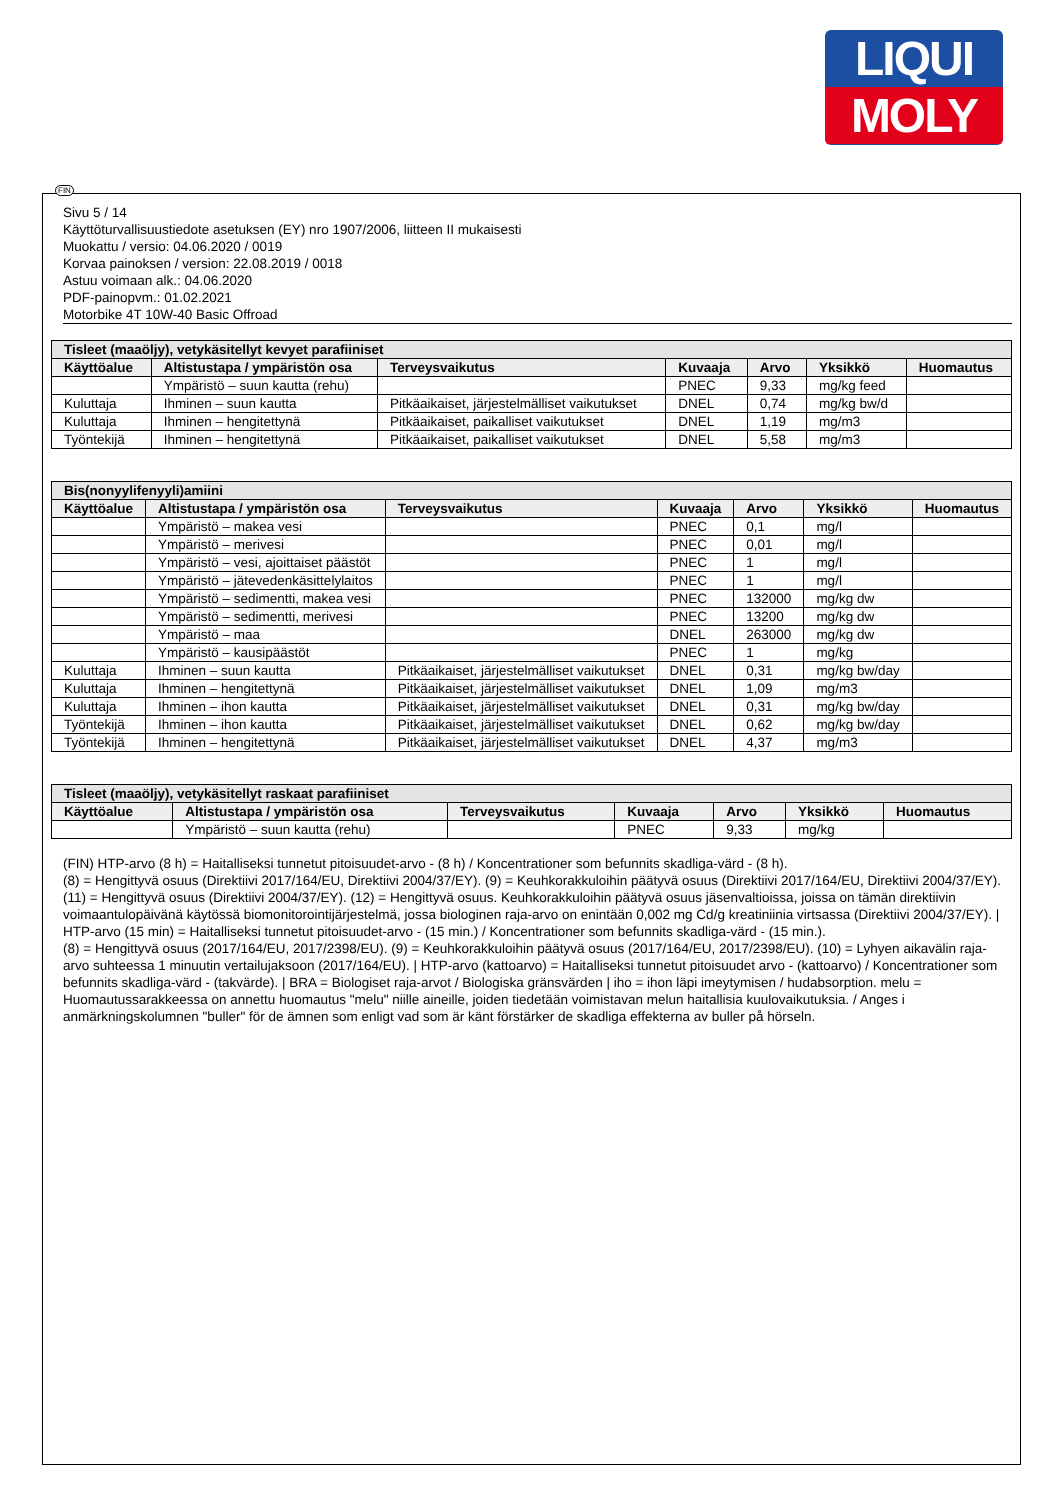LIQUI
MOLY
FIN
Sivu 5 / 14
Käyttöturvallisuustiedote asetuksen (EY) nro 1907/2006, liitteen II mukaisesti
Muokattu / versio: 04.06.2020 / 0019
Korvaa painoksen / version: 22.08.2019 / 0018
Astuu voimaan alk.: 04.06.2020
PDF-painopvm.: 01.02.2021
Motorbike 4T 10W-40 Basic Offroad
| Tisleet (maaöljy), vetykäsitellyt kevyet parafiiniset | | | | | | |
| --- | --- | --- | --- | --- | --- | --- |
| Käyttöalue | Altistustapa / ympäristön osa | Terveysvaikutus | Kuvaaja | Arvo | Yksikkö | Huomautus |
| | Ympäristö – suun kautta (rehu) | | PNEC | 9,33 | mg/kg feed | |
| Kuluttaja | Ihminen – suun kautta | Pitkäaikaiset, järjestelmälliset vaikutukset | DNEL | 0,74 | mg/kg bw/d | |
| Kuluttaja | Ihminen – hengitettynä | Pitkäaikaiset, paikalliset vaikutukset | DNEL | 1,19 | mg/m3 | |
| Työntekijä | Ihminen – hengitettynä | Pitkäaikaiset, paikalliset vaikutukset | DNEL | 5,58 | mg/m3 | |
| Bis(nonyylifenyyli)amiini | | | | | | |
| --- | --- | --- | --- | --- | --- | --- |
| Käyttöalue | Altistustapa / ympäristön osa | Terveysvaikutus | Kuvaaja | Arvo | Yksikkö | Huomautus |
| | Ympäristö – makea vesi | | PNEC | 0,1 | mg/l | |
| | Ympäristö – merivesi | | PNEC | 0,01 | mg/l | |
| | Ympäristö – vesi, ajoittaiset päästöt | | PNEC | 1 | mg/l | |
| | Ympäristö – jätevedenkäsittelylaitos | | PNEC | 1 | mg/l | |
| | Ympäristö – sedimentti, makea vesi | | PNEC | 132000 | mg/kg dw | |
| | Ympäristö – sedimentti, merivesi | | PNEC | 13200 | mg/kg dw | |
| | Ympäristö – maa | | DNEL | 263000 | mg/kg dw | |
| | Ympäristö – kausipäästöt | | PNEC | 1 | mg/kg | |
| Kuluttaja | Ihminen – suun kautta | Pitkäaikaiset, järjestelmälliset vaikutukset | DNEL | 0,31 | mg/kg bw/day | |
| Kuluttaja | Ihminen – hengitettynä | Pitkäaikaiset, järjestelmälliset vaikutukset | DNEL | 1,09 | mg/m3 | |
| Kuluttaja | Ihminen – ihon kautta | Pitkäaikaiset, järjestelmälliset vaikutukset | DNEL | 0,31 | mg/kg bw/day | |
| Työntekijä | Ihminen – ihon kautta | Pitkäaikaiset, järjestelmälliset vaikutukset | DNEL | 0,62 | mg/kg bw/day | |
| Työntekijä | Ihminen – hengitettynä | Pitkäaikaiset, järjestelmälliset vaikutukset | DNEL | 4,37 | mg/m3 | |
| Tisleet (maaöljy), vetykäsitellyt raskaat parafiiniset | | | | | | |
| --- | --- | --- | --- | --- | --- | --- |
| Käyttöalue | Altistustapa / ympäristön osa | Terveysvaikutus | Kuvaaja | Arvo | Yksikkö | Huomautus |
| | Ympäristö – suun kautta (rehu) | | PNEC | 9,33 | mg/kg | |
(FIN) HTP-arvo (8 h) = Haitalliseksi tunnetut pitoisuudet-arvo - (8 h) / Koncentrationer som befunnits skadliga-värd - (8 h).
(8) = Hengittyvä osuus (Direktiivi 2017/164/EU, Direktiivi 2004/37/EY). (9) = Keuhkorakkuloihin päätyvä osuus (Direktiivi 2017/164/EU, Direktiivi 2004/37/EY). (11) = Hengittyvä osuus (Direktiivi 2004/37/EY). (12) = Hengittyvä osuus. Keuhkorakkuloihin päätyvä osuus jäsenvaltioissa, joissa on tämän direktiivin voimaantulopäivänä käytössä biomonitorointijärjestelmä, jossa biologinen raja-arvo on enintään 0,002 mg Cd/g kreatiniinia virtsassa (Direktiivi 2004/37/EY). | HTP-arvo (15 min) = Haitalliseksi tunnetut pitoisuudet-arvo - (15 min.) / Koncentrationer som befunnits skadliga-värd - (15 min.).
(8) = Hengittyvä osuus (2017/164/EU, 2017/2398/EU). (9) = Keuhkorakkuloihin päätyvä osuus (2017/164/EU, 2017/2398/EU). (10) = Lyhyen aikavälin raja-arvo suhteessa 1 minuutin vertailujaksoon (2017/164/EU). | HTP-arvo (kattoarvo) = Haitalliseksi tunnetut pitoisuudet arvo - (kattoarvo) / Koncentrationer som befunnits skadliga-värd - (takvärde). | BRA = Biologiset raja-arvot / Biologiska gränsvärden | iho = ihon läpi imeytymisen / hudabsorption. melu = Huomautussarakkeessa on annettu huomautus "melu" niille aineille, joiden tiedetään voimistavan melun haitallisia kuulovaikutuksia. / Anges i anmärkningskolumnen "buller" för de ämnen som enligt vad som är känt förstärker de skadliga effekterna av buller på hörseln.